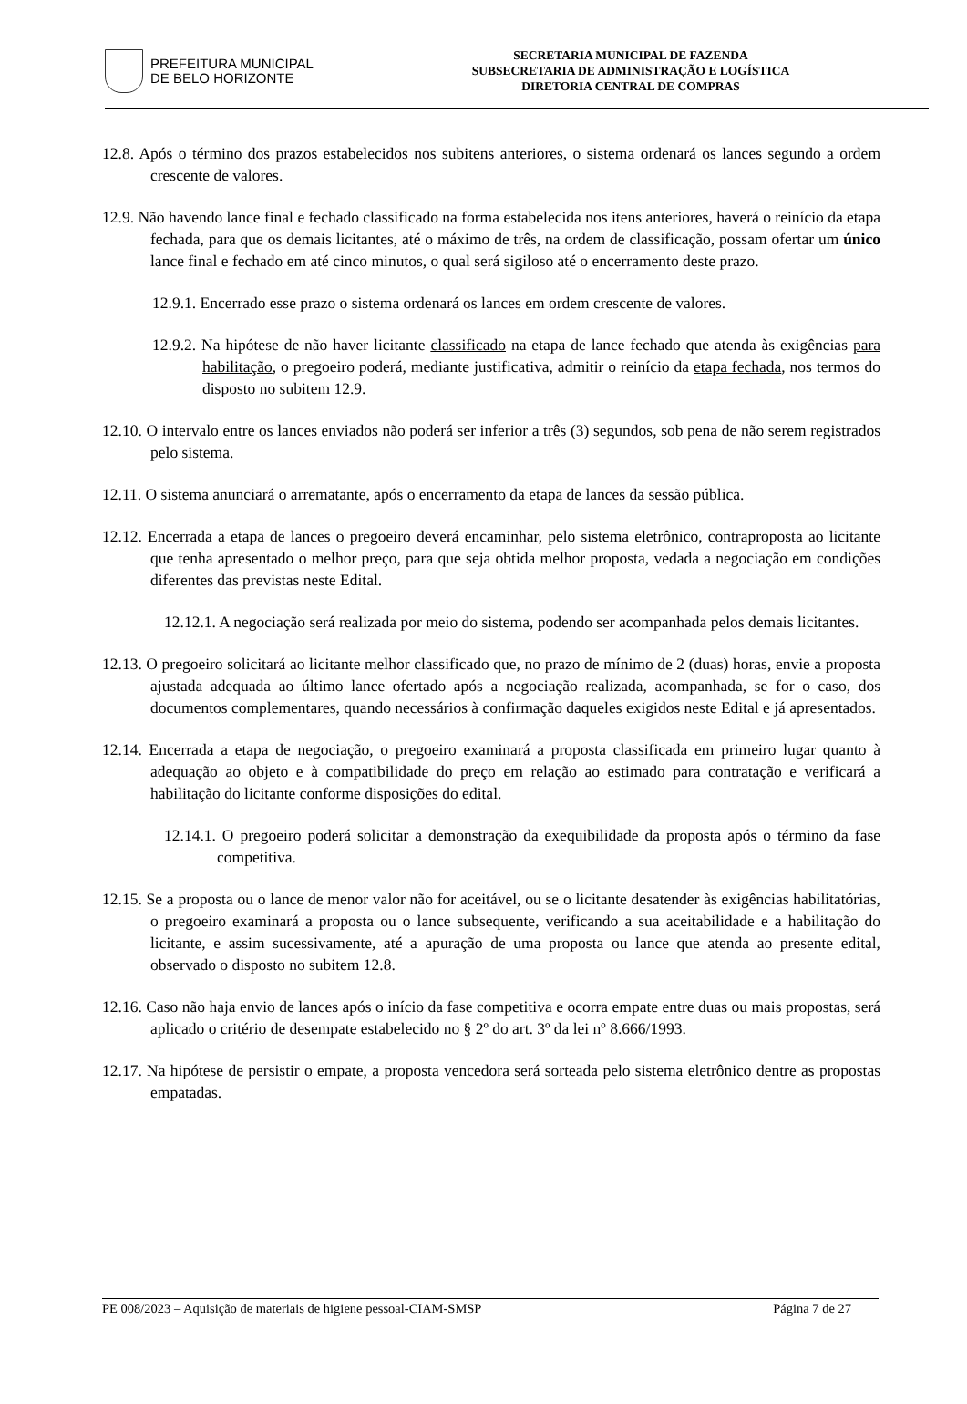PREFEITURA MUNICIPAL
DE BELO HORIZONTE
SECRETARIA MUNICIPAL DE FAZENDA
SUBSECRETARIA DE ADMINISTRAÇÃO E LOGÍSTICA
DIRETORIA CENTRAL DE COMPRAS
12.8. Após o término dos prazos estabelecidos nos subitens anteriores, o sistema ordenará os lances segundo a ordem crescente de valores.
12.9. Não havendo lance final e fechado classificado na forma estabelecida nos itens anteriores, haverá o reinício da etapa fechada, para que os demais licitantes, até o máximo de três, na ordem de classificação, possam ofertar um único lance final e fechado em até cinco minutos, o qual será sigiloso até o encerramento deste prazo.
12.9.1. Encerrado esse prazo o sistema ordenará os lances em ordem crescente de valores.
12.9.2. Na hipótese de não haver licitante classificado na etapa de lance fechado que atenda às exigências para habilitação, o pregoeiro poderá, mediante justificativa, admitir o reinício da etapa fechada, nos termos do disposto no subitem 12.9.
12.10. O intervalo entre os lances enviados não poderá ser inferior a três (3) segundos, sob pena de não serem registrados pelo sistema.
12.11. O sistema anunciará o arrematante, após o encerramento da etapa de lances da sessão pública.
12.12. Encerrada a etapa de lances o pregoeiro deverá encaminhar, pelo sistema eletrônico, contraproposta ao licitante que tenha apresentado o melhor preço, para que seja obtida melhor proposta, vedada a negociação em condições diferentes das previstas neste Edital.
12.12.1. A negociação será realizada por meio do sistema, podendo ser acompanhada pelos demais licitantes.
12.13. O pregoeiro solicitará ao licitante melhor classificado que, no prazo de mínimo de 2 (duas) horas, envie a proposta ajustada adequada ao último lance ofertado após a negociação realizada, acompanhada, se for o caso, dos documentos complementares, quando necessários à confirmação daqueles exigidos neste Edital e já apresentados.
12.14. Encerrada a etapa de negociação, o pregoeiro examinará a proposta classificada em primeiro lugar quanto à adequação ao objeto e à compatibilidade do preço em relação ao estimado para contratação e verificará a habilitação do licitante conforme disposições do edital.
12.14.1. O pregoeiro poderá solicitar a demonstração da exequibilidade da proposta após o término da fase competitiva.
12.15. Se a proposta ou o lance de menor valor não for aceitável, ou se o licitante desatender às exigências habilitatórias, o pregoeiro examinará a proposta ou o lance subsequente, verificando a sua aceitabilidade e a habilitação do licitante, e assim sucessivamente, até a apuração de uma proposta ou lance que atenda ao presente edital, observado o disposto no subitem 12.8.
12.16. Caso não haja envio de lances após o início da fase competitiva e ocorra empate entre duas ou mais propostas, será aplicado o critério de desempate estabelecido no § 2º do art. 3º da lei nº 8.666/1993.
12.17. Na hipótese de persistir o empate, a proposta vencedora será sorteada pelo sistema eletrônico dentre as propostas empatadas.
PE 008/2023 – Aquisição de materiais de higiene pessoal-CIAM-SMSP Página 7 de 27